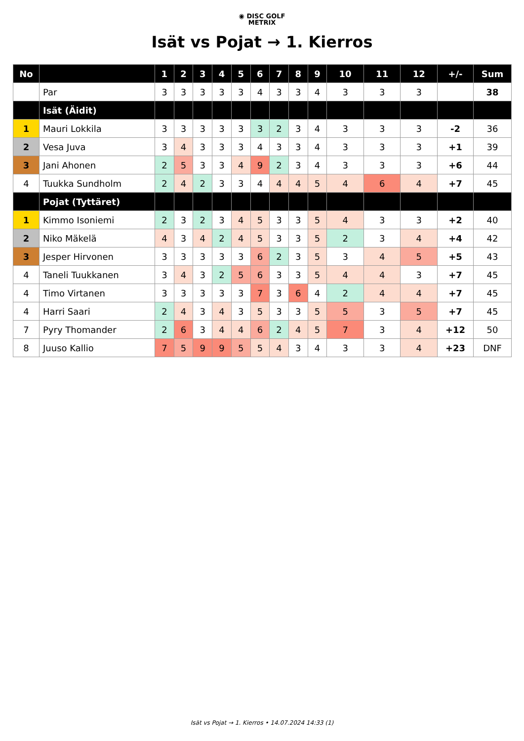◉ DISC GOLF
METRIX
Isät vs Pojat → 1. Kierros
| No | | 1 | 2 | 3 | 4 | 5 | 6 | 7 | 8 | 9 | 10 | 11 | 12 | +/- | Sum |
| --- | --- | --- | --- | --- | --- | --- | --- | --- | --- | --- | --- | --- | --- | --- | --- |
| | Par | 3 | 3 | 3 | 3 | 3 | 4 | 3 | 3 | 4 | 3 | 3 | 3 | | 38 |
| | Isät (Äidit) | | | | | | | | | | | | | | |
| 1 | Mauri Lokkila | 3 | 3 | 3 | 3 | 3 | 3 | 2 | 3 | 4 | 3 | 3 | 3 | -2 | 36 |
| 2 | Vesa Juva | 3 | 4 | 3 | 3 | 3 | 4 | 3 | 3 | 4 | 3 | 3 | 3 | +1 | 39 |
| 3 | Jani Ahonen | 2 | 5 | 3 | 3 | 4 | 9 | 2 | 3 | 4 | 3 | 3 | 3 | +6 | 44 |
| 4 | Tuukka Sundholm | 2 | 4 | 2 | 3 | 3 | 4 | 4 | 4 | 5 | 4 | 6 | 4 | +7 | 45 |
| | Pojat (Tyttäret) | | | | | | | | | | | | | | |
| 1 | Kimmo Isoniemi | 2 | 3 | 2 | 3 | 4 | 5 | 3 | 3 | 5 | 4 | 3 | 3 | +2 | 40 |
| 2 | Niko Mäkelä | 4 | 3 | 4 | 2 | 4 | 5 | 3 | 3 | 5 | 2 | 3 | 4 | +4 | 42 |
| 3 | Jesper Hirvonen | 3 | 3 | 3 | 3 | 3 | 6 | 2 | 3 | 5 | 3 | 4 | 5 | +5 | 43 |
| 4 | Taneli Tuukkanen | 3 | 4 | 3 | 2 | 5 | 6 | 3 | 3 | 5 | 4 | 4 | 3 | +7 | 45 |
| 4 | Timo Virtanen | 3 | 3 | 3 | 3 | 3 | 7 | 3 | 6 | 4 | 2 | 4 | 4 | +7 | 45 |
| 4 | Harri Saari | 2 | 4 | 3 | 4 | 3 | 5 | 3 | 3 | 5 | 5 | 3 | 5 | +7 | 45 |
| 7 | Pyry Thomander | 2 | 6 | 3 | 4 | 4 | 6 | 2 | 4 | 5 | 7 | 3 | 4 | +12 | 50 |
| 8 | Juuso Kallio | 7 | 5 | 9 | 9 | 5 | 5 | 4 | 3 | 4 | 3 | 3 | 4 | +23 | DNF |
Isät vs Pojat → 1. Kierros • 14.07.2024 14:33 (1)